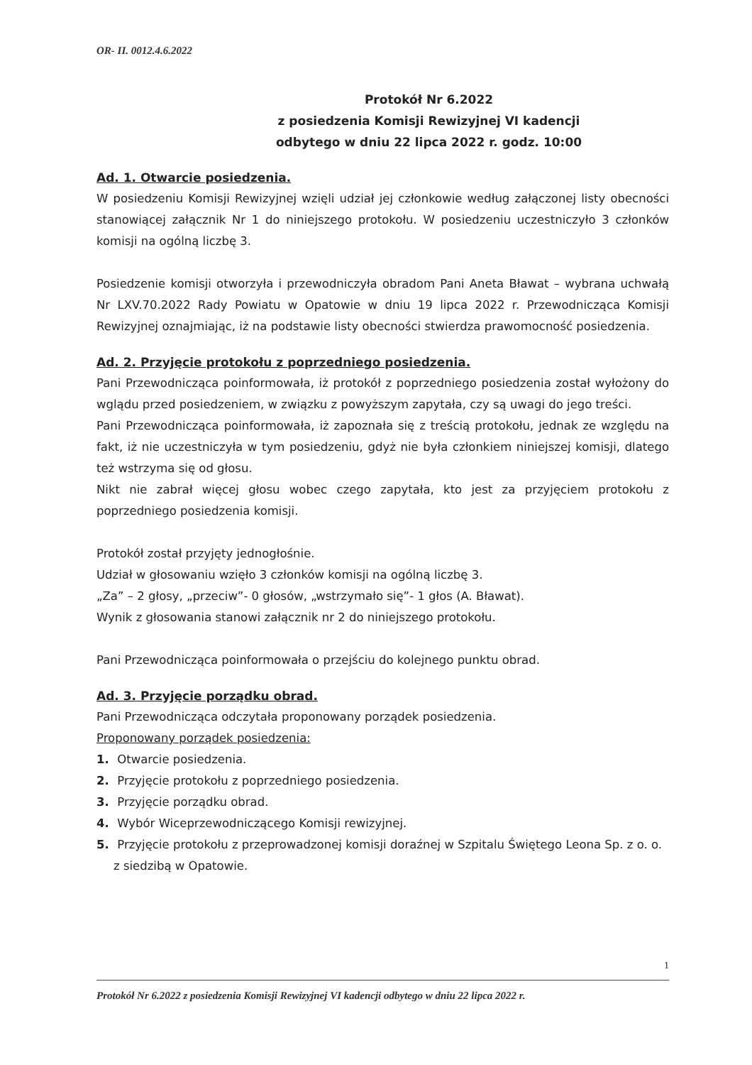OR- II. 0012.4.6.2022
Protokół Nr 6.2022
z posiedzenia Komisji Rewizyjnej VI kadencji
odbytego w dniu 22 lipca 2022 r. godz. 10:00
Ad. 1. Otwarcie posiedzenia.
W posiedzeniu Komisji Rewizyjnej wzięli udział jej członkowie według załączonej listy obecności stanowiącej załącznik Nr 1 do niniejszego protokołu. W posiedzeniu uczestniczyło 3 członków komisji na ogólną liczbę 3.
Posiedzenie komisji otworzyła i przewodniczyła obradom Pani Aneta Bławat – wybrana uchwałą Nr LXV.70.2022 Rady Powiatu w Opatowie w dniu 19 lipca 2022 r. Przewodnicząca Komisji Rewizyjnej oznajmiając, iż na podstawie listy obecności stwierdza prawomocność posiedzenia.
Ad. 2. Przyjęcie protokołu z poprzedniego posiedzenia.
Pani Przewodnicząca poinformowała, iż protokół z poprzedniego posiedzenia został wyłożony do wglądu przed posiedzeniem, w związku z powyższym zapytała, czy są uwagi do jego treści.
Pani Przewodnicząca poinformowała, iż zapoznała się z treścią protokołu, jednak ze względu na fakt, iż nie uczestniczyła w tym posiedzeniu, gdyż nie była członkiem niniejszej komisji, dlatego też wstrzyma się od głosu.
Nikt nie zabrał więcej głosu wobec czego zapytała, kto jest za przyjęciem protokołu z poprzedniego posiedzenia komisji.
Protokół został przyjęty jednogłośnie.
Udział w głosowaniu wzięło 3 członków komisji na ogólną liczbę 3.
„Za” – 2 głosy, „przeciw”- 0 głosów, „wstrzymało się”- 1 głos (A. Bławat).
Wynik z głosowania stanowi załącznik nr 2 do niniejszego protokołu.
Pani Przewodnicząca poinformowała o przejściu do kolejnego punktu obrad.
Ad. 3. Przyjęcie porządku obrad.
Pani Przewodnicząca odczytała proponowany porządek posiedzenia.
Proponowany porządek posiedzenia:
1. Otwarcie posiedzenia.
2. Przyjęcie protokołu z poprzedniego posiedzenia.
3. Przyjęcie porządku obrad.
4. Wybór Wiceprzewodniczącego Komisji rewizyjnej.
5. Przyjęcie protokołu z przeprowadzonej komisji doraźnej w Szpitalu Świętego Leona Sp. z o. o. z siedzibą w Opatowie.
1
Protokół Nr 6.2022 z posiedzenia Komisji Rewizyjnej VI kadencji odbytego w dniu 22 lipca 2022 r.